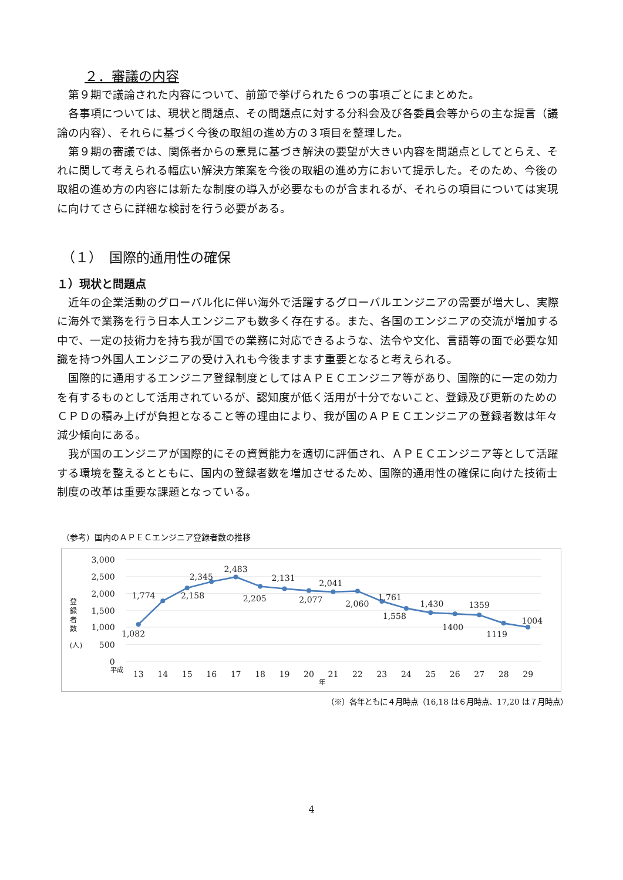２．審議の内容
第９期で議論された内容について、前節で挙げられた６つの事項ごとにまとめた。
各事項については、現状と問題点、その問題点に対する分科会及び各委員会等からの主な提言（議論の内容）、それらに基づく今後の取組の進め方の３項目を整理した。
第９期の審議では、関係者からの意見に基づき解決の要望が大きい内容を問題点としてとらえ、それに関して考えられる幅広い解決方策案を今後の取組の進め方において提示した。そのため、今後の取組の進め方の内容には新たな制度の導入が必要なものが含まれるが、それらの項目については実現に向けてさらに詳細な検討を行う必要がある。
（１）　国際的通用性の確保
１）現状と問題点
近年の企業活動のグローバル化に伴い海外で活躍するグローバルエンジニアの需要が増大し、実際に海外で業務を行う日本人エンジニアも数多く存在する。また、各国のエンジニアの交流が増加する中で、一定の技術力を持ち我が国での業務に対応できるような、法令や文化、言語等の面で必要な知識を持つ外国人エンジニアの受け入れも今後ますます重要となると考えられる。
国際的に通用するエンジニア登録制度としてはＡＰＥＣエンジニア等があり、国際的に一定の効力を有するものとして活用されているが、認知度が低く活用が十分でないこと、登録及び更新のためのＣＰＤの積み上げが負担となること等の理由により、我が国のＡＰＥＣエンジニアの登録者数は年々減少傾向にある。
我が国のエンジニアが国際的にその資質能力を適切に評価され、ＡＰＥＣエンジニア等として活躍する環境を整えるとともに、国内の登録者数を増加させるため、国際的通用性の確保に向けた技術士制度の改革は重要な課題となっている。
（参考）国内のＡＰＥＣエンジニア登録者数の推移
3,000
2,500
2,000
1,500
1,000
500
0
登
録
者
数
(人)
平成
13
14
15
16
17
18
19
20
21
22
23
24
25
26
27
28
29
年
1,082
1,774
2,158
2,345
2,483
2,205
2,131
2,077
2,041
2,060
1,761
1,558
1,430
1400
1359
1119
1004
（※）各年ともに４月時点（16,18 は６月時点、17,20 は７月時点）
4